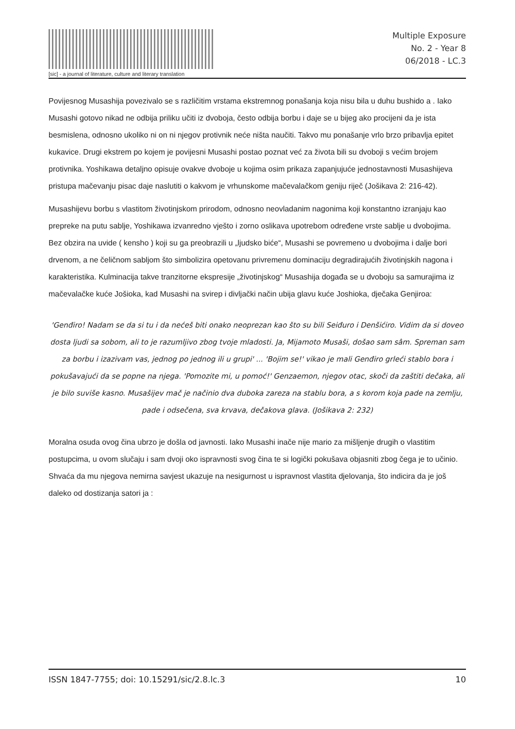[sic] - a journal of literature, culture and literary translation
Multiple Exposure
No. 2 - Year 8
06/2018 - LC.3
Povijesnog Musashija povezivalo se s različitim vrstama ekstremnog ponašanja koja nisu bila u duhu bushido a . Iako Musashi gotovo nikad ne odbija priliku učiti iz dvoboja, često odbija borbu i daje se u bijeg ako procijeni da je ista besmislena, odnosno ukoliko ni on ni njegov protivnik neće ništa naučiti. Takvo mu ponašanje vrlo brzo pribavlja epitet kukavice. Drugi ekstrem po kojem je povijesni Musashi postao poznat već za života bili su dvoboji s većim brojem protivnika. Yoshikawa detaljno opisuje ovakve dvoboje u kojima osim prikaza zapanjujuće jednostavnosti Musashijeva pristupa mačevanju pisac daje naslutiti o kakvom je vrhunskome mačevalačkom geniju riječ (Jošikava 2: 216-42).
Musashijevu borbu s vlastitom životinjskom prirodom, odnosno neovladanim nagonima koji konstantno izranjaju kao prepreke na putu sablje, Yoshikawa izvanredno vješto i zorno oslikava upotrebom određene vrste sablje u dvobojima. Bez obzira na uvide ( kensho ) koji su ga preobrazili u „ljudsko biće“, Musashi se povremeno u dvobojima i dalje bori drvenom, a ne čeličnom sabljom što simbolizira opetovanu privremenu dominaciju degradirajućih životinjskih nagona i karakteristika. Kulminacija takve tranzitorne ekspresije „životinjskog“ Musashija događa se u dvoboju sa samurajima iz mačevalačke kuće Jošioka, kad Musashi na svirep i divljački način ubija glavu kuće Joshioka, dječaka Genjiroa:
'Genđiro! Nadam se da si tu i da nećeš biti onako neoprezan kao što su bili Seiđuro i Denšićiro. Vidim da si doveo dosta ljudi sa sobom, ali to je razumljivo zbog tvoje mladosti. Ja, Mijamoto Musaši, došao sam sâm. Spreman sam za borbu i izazivam vas, jednog po jednog ili u grupi' ... 'Bojim se!' vikao je mali Genđiro grleći stablo bora i pokušavajući da se popne na njega. 'Pomozite mi, u pomoć!' Genzaemon, njegov otac, skoči da zaštiti dečaka, ali je bilo suviše kasno. Musašijev mač je načinio dva duboka zareza na stablu bora, a s korom koja pade na zemlju, pade i odsečena, sva krvava, dečakova glava. (Jošikava 2: 232)
Moralna osuda ovog čina ubrzo je došla od javnosti. Iako Musashi inače nije mario za mišljenje drugih o vlastitim postupcima, u ovom slučaju i sam dvoji oko ispravnosti svog čina te si logički pokušava objasniti zbog čega je to učinio. Shvaća da mu njegova nemirna savjest ukazuje na nesigurnost u ispravnost vlastita djelovanja, što indicira da je još daleko od dostizanja satori ja :
ISSN 1847-7755; doi: 10.15291/sic/2.8.lc.3 10